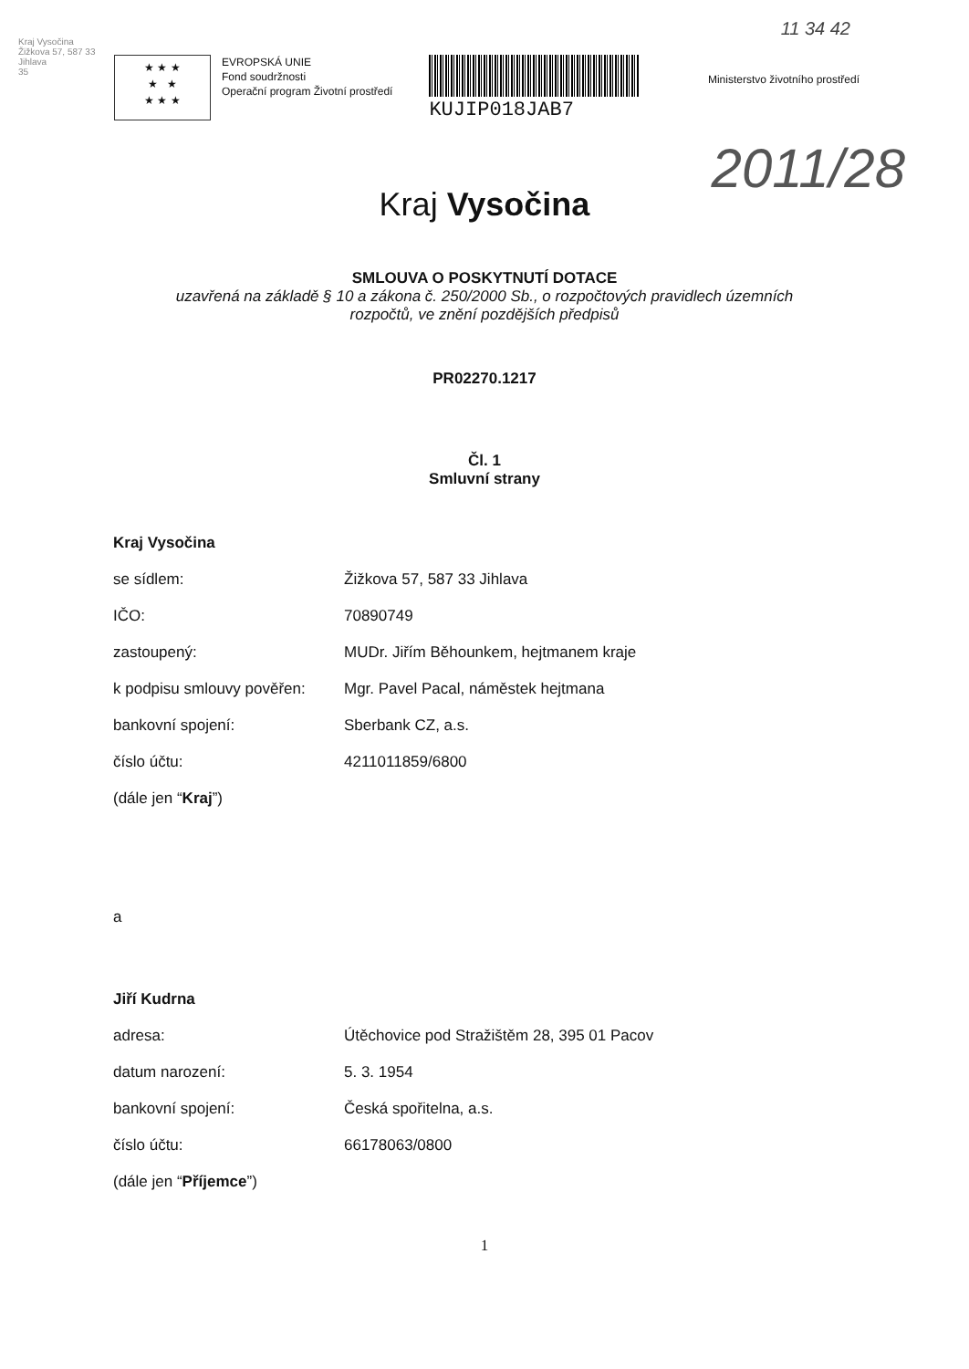Kraj Vysočina
Žižkova 57, 587 33 Jihlava
35
11 34 42
2011/28
★ ★ ★
★ ★
★ ★ ★
EVROPSKÁ UNIE
Fond soudržnosti
Operační program Životní prostředí
KUJIP018JAB7
Ministerstvo životního prostředí
Kraj Vysočina
SMLOUVA O POSKYTNUTÍ DOTACE
uzavřená na základě § 10 a zákona č. 250/2000 Sb., o rozpočtových pravidlech územních
rozpočtů, ve znění pozdějších předpisů
PR02270.1217
Čl. 1
Smluvní strany
Kraj Vysočina
se sídlem: Žižkova 57, 587 33 Jihlava
IČO: 70890749
zastoupený: MUDr. Jiřím Běhounkem, hejtmanem kraje
k podpisu smlouvy pověřen: Mgr. Pavel Pacal, náměstek hejtmana
bankovní spojení: Sberbank CZ, a.s.
číslo účtu: 4211011859/6800
(dále jen “Kraj”)
a
Jiří Kudrna
adresa: Útěchovice pod Stražištěm 28, 395 01 Pacov
datum narození: 5. 3. 1954
bankovní spojení: Česká spořitelna, a.s.
číslo účtu: 66178063/0800
(dále jen “Příjemce”)
1